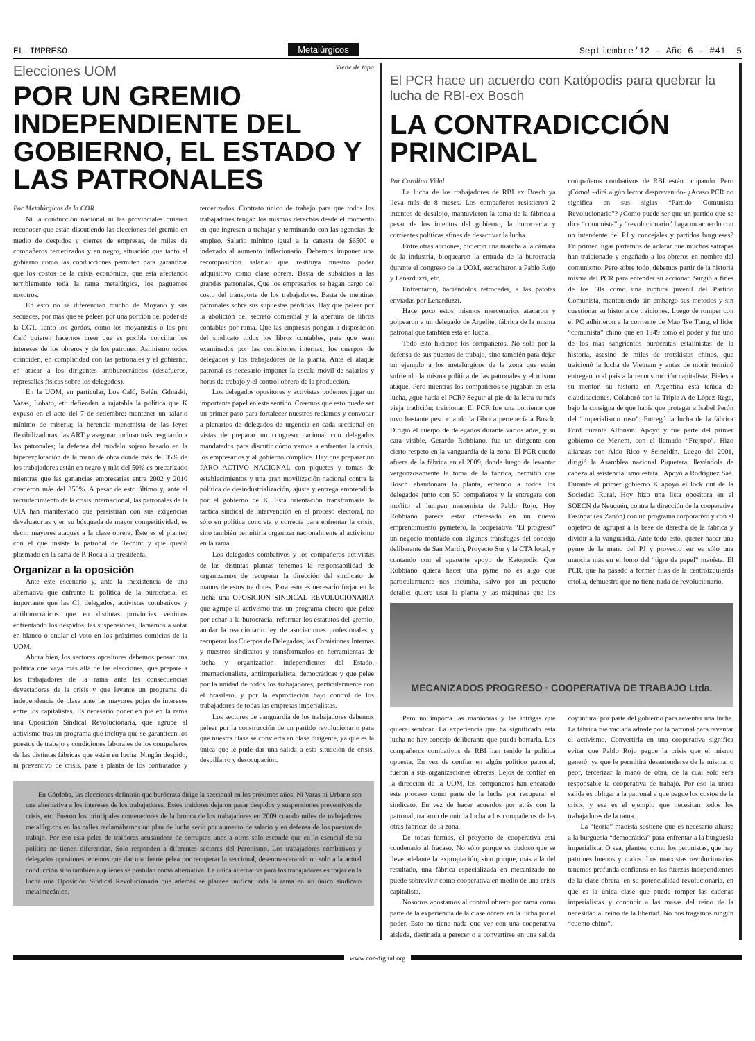EL IMPRESO Metalúrgicos Septiembre‘12 – Año 6 – #41 5
Elecciones UOM Viene de tapa
POR UN GREMIO INDEPENDIENTE DEL GOBIERNO, EL ESTADO Y LAS PATRONALES
Por Metalúrgicos de la COR
Ni la conducción nacional ni las provinciales quieren reconocer que están discutiendo las elecciones del gremio en medio de despidos y cierres de empresas, de miles de compañeros tercerizados y en negro, situación que tanto el gobierno como las conducciones permiten para garantizar que los costos de la crisis económica, que está afectando terriblemente toda la rama metalúrgica, los paguemos nosotros.
En esto no se diferencian mucho de Moyano y sus secuaces, por más que se peleen por una porción del poder de la CGT. Tanto los gordos, como los moyanistas o los pro Caló quieren hacernos creer que es posible conciliar los intereses de los obreros y de los patrones. Asimismo todos coinciden, en complicidad con las patronales y el gobierno, en atacar a los dirigentes antiburocráticos (desafueros, represalias físicas sobre los delegados).
En la UOM, en particular, Los Caló, Belén, Gdnaski, Varas, Lobato, etc defienden a rajatabla la política que K expuso en el acto del 7 de setiembre: mantener un salario mínimo de miseria; la herencia menemista de las leyes flexibilizadoras, las ART y asegurar incluso más resguardo a las patronales; la defensa del modelo sojero basado en la hiperexplotación de la mano de obra donde más del 35% de los trabajadores están en negro y más del 50% es precarizado mientras que las ganancias empresarias entre 2002 y 2010 crecieron más del 350%. A pesar de esto último y, ante el recrudecimiento de la crisis internacional, las patronales de la UIA han manifestado que persistirán con sus exigencias devaluatorias y en su búsqueda de mayor competitividad, es decir, mayores ataques a la clase obrera. Éste es el planteo con el que insiste la patronal de Techint y que quedó plasmado en la carta de P. Roca a la presidenta.
Organizar a la oposición
Ante este escenario y, ante la inexistencia de una alternativa que enfrente la política de la burocracia, es importante que las CI, delegados, activistas combativos y antiburocráticos que en distintas provincias venimos enfrentando los despidos, las suspensiones, llamemos a votar en blanco o anular el voto en los próximos comicios de la UOM.
Ahora bien, los sectores opositores debemos pensar una política que vaya más allá de las elecciones, que prepare a los trabajadores de la rama ante las consecuencias devastadoras de la crisis y que levante un programa de independencia de clase ante las mayores pujas de intereses entre los capitalistas. Es necesario poner en pie en la rama una Oposición Sindical Revolucionaria, que agrupe al activismo tras un programa que incluya que se garanticen los puestos de trabajo y condiciones laborales de los compañeros de las distintas fábricas que están en lucha. Ningún despido, ni preventivo de crisis, pase a planta de los contratados y tercerizados. Contrato único de trabajo para que todos los trabajadores tengan los mismos derechos desde el momento en que ingresan a trabajar y terminando con las agencias de empleo. Salario mínimo igual a la canasta de $6500 e indexado al aumento inflacionario. Debemos imponer una recomposición salarial que restituya nuestro poder adquisitivo como clase obrera. Basta de subsidios a las grandes patronales. Que los empresarios se hagan cargo del costo del transporte de los trabajadores. Basta de mentiras patronales sobre sus supuestas pérdidas. Hay que pelear por la abolición del secreto comercial y la apertura de libros contables por rama. Que las empresas pongan a disposición del sindicato todos los libros contables, para que sean examinados por las comisiones internas, los cuerpos de delegados y los trabajadores de la planta. Ante el ataque patronal es necesario imponer la escala móvil de salarios y horas de trabajo y el control obrero de la producción.
Los delegados opositores y activistas podemos jugar un importante papel en este sentido. Creemos que esto puede ser un primer paso para fortalecer nuestros reclamos y convocar a plenarios de delegados de urgencia en cada seccional en vistas de preparar un congreso nacional con delegados mandatados para discutir cómo vamos a enfrentar la crisis, los empresarios y al gobierno cómplice. Hay que preparar un PARO ACTIVO NACIONAL con piquetes y tomas de establecimientos y una gran movilización nacional contra la política de desindustrialización, ajuste y entrega emprendida por el gobierno de K. Esta orientación transformaría la táctica sindical de intervención en el proceso electoral, no sólo en política concreta y correcta para enfrentar la crisis, sino también permitiría organizar nacionalmente al activismo en la rama.
Los delegados combativos y los compañeros activistas de las distintas plantas tenemos la responsabilidad de organizarnos de recuperar la dirección del sindicato de manos de estos traidores. Para esto es necesario forjar en la lucha una OPOSICION SINDICAL REVOLUCIONARIA que agrupe al activismo tras un programa obrero que pelee por echar a la burocracia, reformar los estatutos del gremio, anular la reaccionario ley de asociaciones profesionales y recuperar los Cuerpos de Delegados, las Comisiones Internas y nuestros sindicatos y transformarlos en herramientas de lucha y organización independientes del Estado, internacionalista, antiimperialista, democráticas y que pelee por la unidad de todos los trabajadores, particularmente con el brasilero, y por la expropiación bajo control de los trabajadores de todas las empresas imperialistas.
Los sectores de vanguardia de los trabajadores debemos pelear por la construcción de un partido revolucionario para que nuestra clase se convierta en clase dirigente, ya que es la única que le pude dar una salida a esta situación de crisis, despilfarro y desocupación.
En Córdoba, las elecciones definirán que burócrata dirige la seccional en los próximos años. Ni Varas ni Urbano son una alternativa a los intereses de los trabajadores. Estos traidores dejaron pasar despidos y suspensiones preventivos de crisis, etc. Fueron los principales contenedores de la bronca de los trabajadores en 2009 cuando miles de trabajadores metalúrgicos en las calles reclamábamos un plan de lucha serio por aumento de salario y en defensa de los puestos de trabajo. Por eso esta pelea de traidores acusándose de corruptos unos a otros solo esconde que en lo esencial de su política no tienen diferencias. Solo responden a diferentes sectores del Peronismo. Los trabajadores combativos y delegados opositores tenemos que dar una fuerte pelea por recuperar la seccional, desenmascarando no solo a la actual conducción sino también a quienes se postulan como alternativa. La única alternativa para los trabajadores es forjar en la lucha una Oposición Sindical Revolucionaria que además se plantee unificar toda la rama en un único sindicato metalmecánico.
El PCR hace un acuerdo con Katópodis para quebrar la lucha de RBI-ex Bosch
LA CONTRADICCIÓN PRINCIPAL
Por Carolina Vidal
La lucha de los trabajadores de RBI ex Bosch ya lleva más de 8 meses. Los compañeros resistieron 2 intentos de desalojo, mantuvieron la toma de la fábrica a pesar de los intentos del gobierno, la burocracia y corrientes políticas afines de desactivar la lucha.
Entre otras acciones, hicieron una marcha a la cámara de la industria, bloquearon la entrada de la burocracia durante el congreso de la UOM, escracharon a Pablo Rojo y Lenarduzzi, etc.
Enfrentaron, haciéndolos retroceder, a las patotas enviadas por Lenarduzzi.
Hace poco estos mismos mercenarios atacaron y golpearon a un delegado de Argelite, fábrica de la misma patronal que también está en lucha.
Todo esto hicieron los compañeros. No sólo por la defensa de sus puestos de trabajo, sino también para dejar un ejemplo a los metalúrgicos de la zona que están sufriendo la misma política de las patronales y el mismo ataque. Pero mientras los compañeros se jugaban en esta lucha, ¿que hacía el PCR? Seguir al pie de la letra su más vieja tradición: traicionar. El PCR fue una corriente que tuvo bastante peso cuando la fábrica pertenecía a Bosch. Dirigió el cuerpo de delegados durante varios años, y su cara visible, Gerardo Robbiano, fue un dirigente con cierto respeto en la vanguardia de la zona. El PCR quedó afuera de la fábrica en el 2009, donde luego de levantar vergonzosamente la toma de la fábrica, permitió que Bosch abandonara la planta, echando a todos los delegados junto con 50 compañeros y la entregara con moñito al lumpen menemista de Pablo Rojo. Hoy Robbiano parece estar interesado en un nuevo emprendimiento pymetero, la cooperativa “El progreso” un negocio montado con algunos tránsfugas del concejo deliberante de San Martín, Proyecto Sur y la CTA local, y contando con el aparente apoyo de Katopodis. Que Robbiano quiera hacer una pyme no es algo que particularmente nos incumba, salvo por un pequeño detalle: quiere usar la planta y las máquinas que los compañeros combativos de RBI están ocupando. Pero ¡Cómo! –dirá algún lector desprevenido- ¿Acaso PCR no significa en sus siglas “Partido Comunista Revolucionario”? ¿Como puede ser que un partido que se dice “comunista” y “revolucionario” haga un acuerdo con un intendente del PJ y concejales y partidos burgueses? En primer lugar partamos de aclarar que muchos sátrapas han traicionado y engañado a los obreros en nombre del comunismo. Pero sobre todo, debemos partir de la historia misma del PCR para entender su accionar. Surgió a fines de los 60s como una ruptura juvenil del Partido Comunista, manteniendo sin embargo sus métodos y sin cuestionar su historia de traiciones. Luego de romper con el PC adhirieron a la corriente de Mao Tse Tung, el líder “comunista” chino que en 1949 tomó el poder y fue uno de los más sangrientos burócratas estalinistas de la historia, asesino de miles de trotskistas chinos, que traicionó la lucha de Vietnam y antes de morir terminó entregando al país a la reconstrucción capitalista. Fieles a su mentor, su historia en Argentina está teñida de claudicaciones. Colaboró con la Triple A de López Rega, bajo la consigna de que había que proteger a Isabel Perón del “imperialismo ruso”. Entregó la lucha de la fábrica Ford durante Alfonsín. Apoyó y fue parte del primer gobierno de Menem, con el llamado “Frejupo”. Hizo alianzas con Aldo Rico y Seineldín. Luego del 2001, dirigió la Asamblea nacional Piquetera, llevándola de cabeza al asistencialismo estatal. Apoyó a Rodríguez Saá. Durante el primer gobierno K apoyó el lock out de la Sociedad Rural. Hoy hizo una lista opositora en el SOECN de Neuquén, contra la dirección de la cooperativa Fasinpat (ex Zanón) con un programa corporativo y con el objetivo de agrupar a la base de derecha de la fábrica y dividir a la vanguardia. Ante todo esto, querer hacer una pyme de la mano del PJ y proyecto sur es sólo una mancha más en el lomo del “tigre de papel” maoísta. El PCR, que ha pasado a formar filas de la centroizquierda criolla, demuestra que no tiene nada de revolucionario.
MECANIZADOS PROGRESO · COOPERATIVA DE TRABAJO Ltda.
Pero no importa las maniobras y las intrigas que quiera sembrar. La experiencia que ha significado esta lucha no hay concejo deliberante que pueda borrarla. Los compañeros combativos de RBI han tenido la política opuesta. En vez de confiar en algún político patronal, fueron a sus organizaciones obreras. Lejos de confiar en la dirección de la UOM, los compañeros han encarado este proceso como parte de la lucha por recuperar el sindicato. En vez de hacer acuerdos por atrás con la patronal, trataron de unir la lucha a los compañeros de las otras fábricas de la zona.
De todas formas, el proyecto de cooperativa está condenado al fracaso. No sólo porque es dudoso que se lleve adelante la expropiación, sino porque, más allá del resultado, una fábrica especializada en mecanizado no puede sobrevivir como cooperativa en medio de una crisis capitalista.
Nosotros apostamos al control obrero por rama como parte de la experiencia de la clase obrera en la lucha por el poder. Esto no tiene nada que ver con una cooperativa aislada, destinada a perecer o a convertirse en una salida coyuntural por parte del gobierno para reventar una lucha. La fábrica fue vaciada adrede por la patronal para reventar el activismo. Convertirla en una cooperativa significa evitar que Pablo Rojo pague la crisis que el mismo generó, ya que le permitirá desentenderse de la misma, o peor, tercerizar la mano de obra, de la cual sólo será responsable la cooperativa de trabajo. Por eso la única salida es obligar a la patronal a que pague los costos de la crisis, y ese es el ejemplo que necesitan todos los trabajadores de la rama.
La “teoría” maoísta sostiene que es necesario aliarse a la burguesía “democrática” para enfrentar a la burguesía imperialista. O sea, plantea, como los peronistas, que hay patrones buenos y malos. Los marxistas revolucionarios tenemos profunda confianza en las fuerzas independientes de la clase obrera, en su potencialidad revolucionaria, en que es la única clase que puede romper las cadenas imperialistas y conducir a las masas del reino de la necesidad al reino de la libertad. No nos tragamos ningún “cuento chino”.
www.cor-digital.org